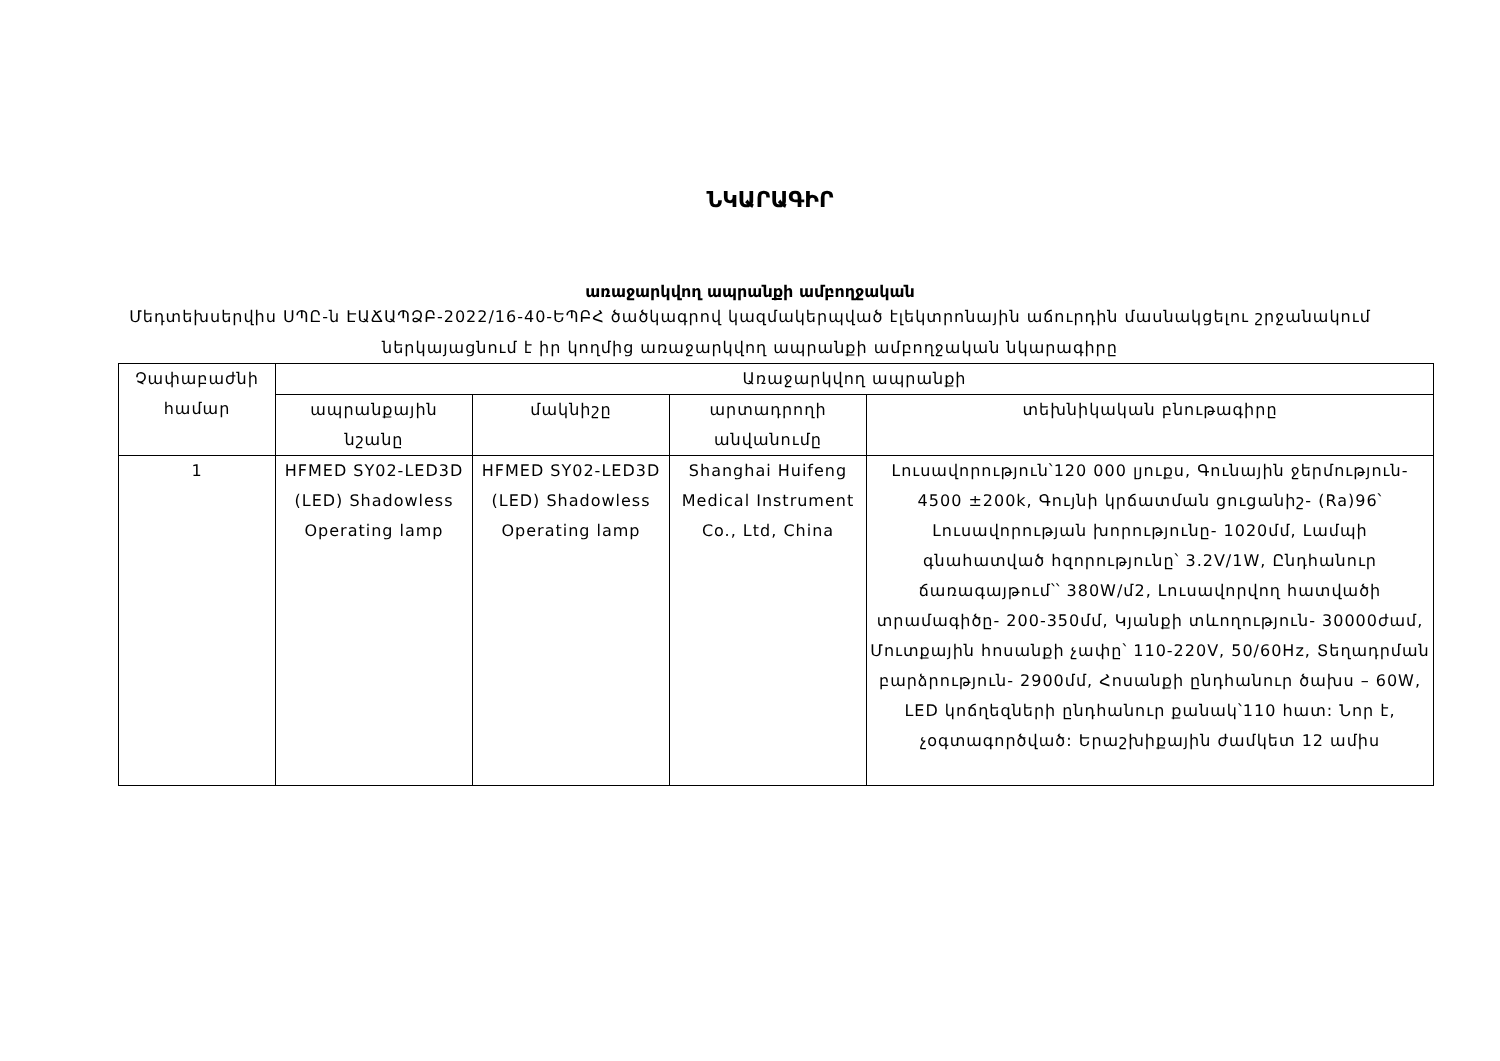ՆԿԱՐԱԳԻՐ
առաջարկվող ապրանքի ամբողջական
Մեդտեխսերվիս ՍՊԸ-ն ԷԱՃԱՊՁԲ-2022/16-40-ԵՊԲՀ ծածկագրով կազմակերպված էլեկտրոնային աճուրդին մասնակցելու շրջանակում ներկայացնում է իր կողմից առաջարկվող ապրանքի ամբողջական նկարագիրը
| Չափաբաժնի համար | Առաջարկվող ապրանքի | | | |
| --- | --- | --- | --- | --- |
| | ապրանքային նշանը | մակնիշը | արտադրողի անվանումը | տեխնիկական բնութագիրը |
| 1 | HFMED SY02-LED3D (LED) Shadowless Operating lamp | HFMED SY02-LED3D (LED) Shadowless Operating lamp | Shanghai Huifeng Medical Instrument Co., Ltd, China | Լուսավորություն՝120 000 լյուքս, Գունային ջերմություն- 4500 ±200k, Գույնի կրճատման ցուցանիշ- (Ra)96՝ Լուսավորության խորությունը- 1020մմ, Լամպի գնահատված հզորությունը՝ 3.2V/1W, Ընդհանուր ճառագայթում՝՝ 380W/մ2, Լուսավորվող հատվածի տրամագիծը- 200-350մմ, Կյանքի տևողություն- 30000ժամ, Մուտքային հոսանքի չափը՝ 110-220V, 50/60Hz, Տեղադրման բարձրություն- 2900մմ, Հոսանքի ընդհանուր ծախս – 60W, LED կոճղեզների ընդհանուր քանակ՝110 հատ: Նոր է, չօգտագործված: Երաշխիքային ժամկետ 12 ամիս |